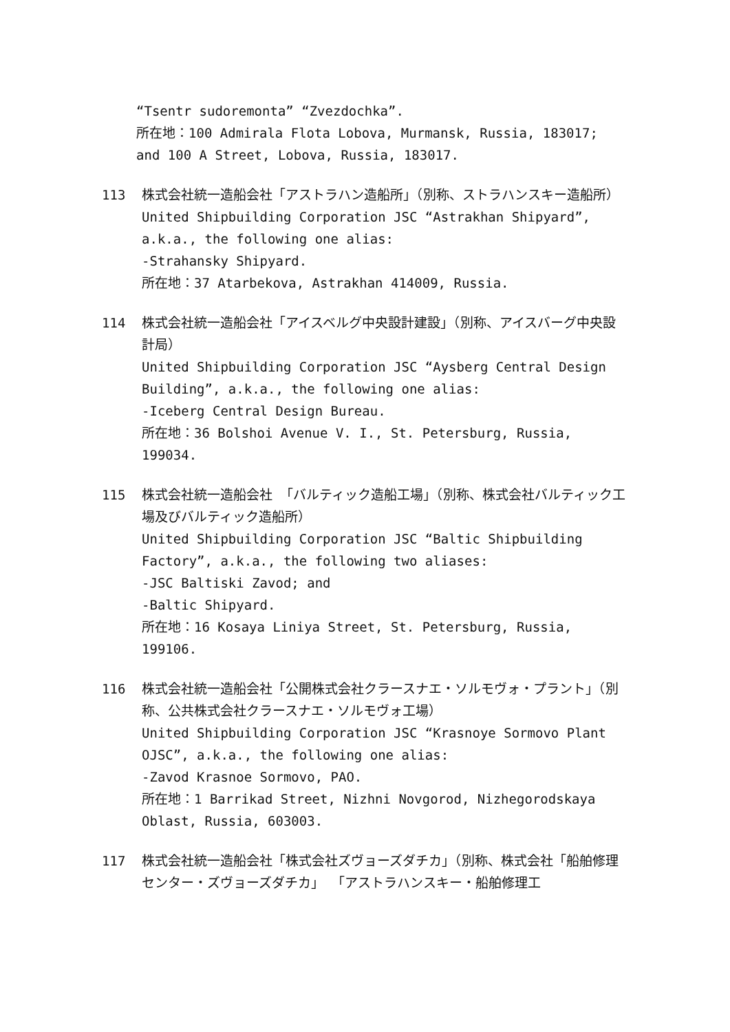“Tsentr sudoremonta” “Zvezdochka”.
所在地：100 Admirala Flota Lobova, Murmansk, Russia, 183017; and 100 A Street, Lobova, Russia, 183017.
113 株式会社統一造船会社「アストラハン造船所」（別称、ストラハンスキー造船所）
United Shipbuilding Corporation JSC “Astrakhan Shipyard”, a.k.a., the following one alias:
-Strahansky Shipyard.
所在地：37 Atarbekova, Astrakhan 414009, Russia.
114 株式会社統一造船会社「アイスベルグ中央設計建設」（別称、アイスバーグ中央設計局）
United Shipbuilding Corporation JSC “Aysberg Central Design Building”, a.k.a., the following one alias:
-Iceberg Central Design Bureau.
所在地：36 Bolshoi Avenue V. I., St. Petersburg, Russia, 199034.
115 株式会社統一造船会社 「バルティック造船工場」（別称、株式会社バルティック工場及びバルティック造船所）
United Shipbuilding Corporation JSC “Baltic Shipbuilding Factory”, a.k.a., the following two aliases:
-JSC Baltiski Zavod; and
-Baltic Shipyard.
所在地：16 Kosaya Liniya Street, St. Petersburg, Russia, 199106.
116 株式会社統一造船会社「公開株式会社クラースナエ・ソルモヴォ・プラント」（別称、公共株式会社クラースナエ・ソルモヴォ工場）
United Shipbuilding Corporation JSC “Krasnoye Sormovo Plant OJSC”, a.k.a., the following one alias:
-Zavod Krasnoe Sormovo, PAO.
所在地：1 Barrikad Street, Nizhni Novgorod, Nizhegorodskaya Oblast, Russia, 603003.
117 株式会社統一造船会社「株式会社ズヴョーズダチカ」（別称、株式会社「船舶修理センター・ズヴョーズダチカ」 「アストラハンスキー・船舶修理工